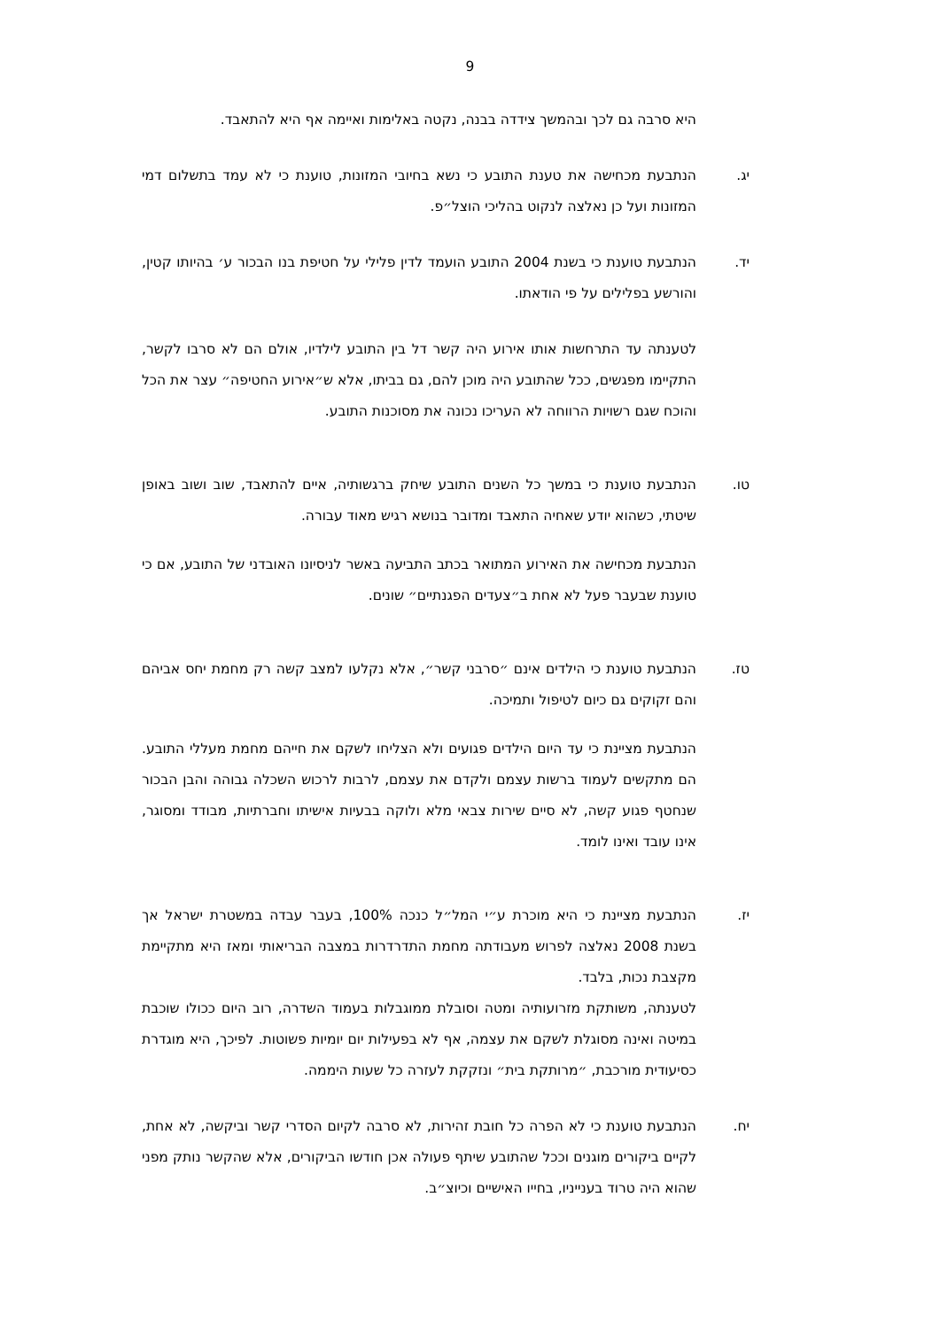9
היא סרבה גם לכך ובהמשך צידדה בבנה, נקטה באלימות ואיימה אף היא להתאבד.
יג. הנתבעת מכחישה את טענת התובע כי נשא בחיובי המזונות, טוענת כי לא עמד בתשלום דמי המזונות ועל כן נאלצה לנקוט בהליכי הוצל״פ.
יד. הנתבעת טוענת כי בשנת 2004 התובע הועמד לדין פלילי על חטיפת בנו הבכור ע׳ בהיותו קטין, והורשע בפלילים על פי הודאתו.
לטענתה עד התרחשות אותו אירוע היה קשר דל בין התובע לילדיו, אולם הם לא סרבו לקשר, התקיימו מפגשים, ככל שהתובע היה מוכן להם, גם בביתו, אלא ש״אירוע החטיפה״ עצר את הכל והוכח שגם רשויות הרווחה לא העריכו נכונה את מסוכנות התובע.
טו. הנתבעת טוענת כי במשך כל השנים התובע שיחק ברגשותיה, איים להתאבד, שוב ושוב באופן שיטתי, כשהוא יודע שאחיה התאבד ומדובר בנושא רגיש מאוד עבורה.
הנתבעת מכחישה את האירוע המתואר בכתב התביעה באשר לניסיונו האובדני של התובע, אם כי טוענת שבעבר פעל לא אחת ב״צעדים הפגנתיים״ שונים.
טז. הנתבעת טוענת כי הילדים אינם ״סרבני קשר״, אלא נקלעו למצב קשה רק מחמת יחס אביהם והם זקוקים גם כיום לטיפול ותמיכה.
הנתבעת מציינת כי עד היום הילדים פגועים ולא הצליחו לשקם את חייהם מחמת מעללי התובע. הם מתקשים לעמוד ברשות עצמם ולקדם את עצמם, לרבות לרכוש השכלה גבוהה והבן הבכור שנחטף פגוע קשה, לא סיים שירות צבאי מלא ולוקה בבעיות אישיתו וחברתיות, מבודד ומסוגר, אינו עובד ואינו לומד.
יז. הנתבעת מציינת כי היא מוכרת ע״י המל״ל כנכה 100%, בעבר עבדה במשטרת ישראל אך בשנת 2008 נאלצה לפרוש מעבודתה מחמת התדרדרות במצבה הבריאותי ומאז היא מתקיימת מקצבת נכות, בלבד.
לטענתה, משותקת מזרועותיה ומטה וסובלת ממוגבלות בעמוד השדרה, רוב היום ככולו שוכבת במיטה ואינה מסוגלת לשקם את עצמה, אף לא בפעילות יום יומיות פשוטות. לפיכך, היא מוגדרת כסיעודית מורכבת, ״מרותקת בית״ ונזקקת לעזרה כל שעות היממה.
יח. הנתבעת טוענת כי לא הפרה כל חובת זהירות, לא סרבה לקיום הסדרי קשר וביקשה, לא אחת, לקיים ביקורים מוגנים וככל שהתובע שיתף פעולה אכן חודשו הביקורים, אלא שהקשר נותק מפני שהוא היה טרוד בענייניו, בחייו האישיים וכיוצ״ב.